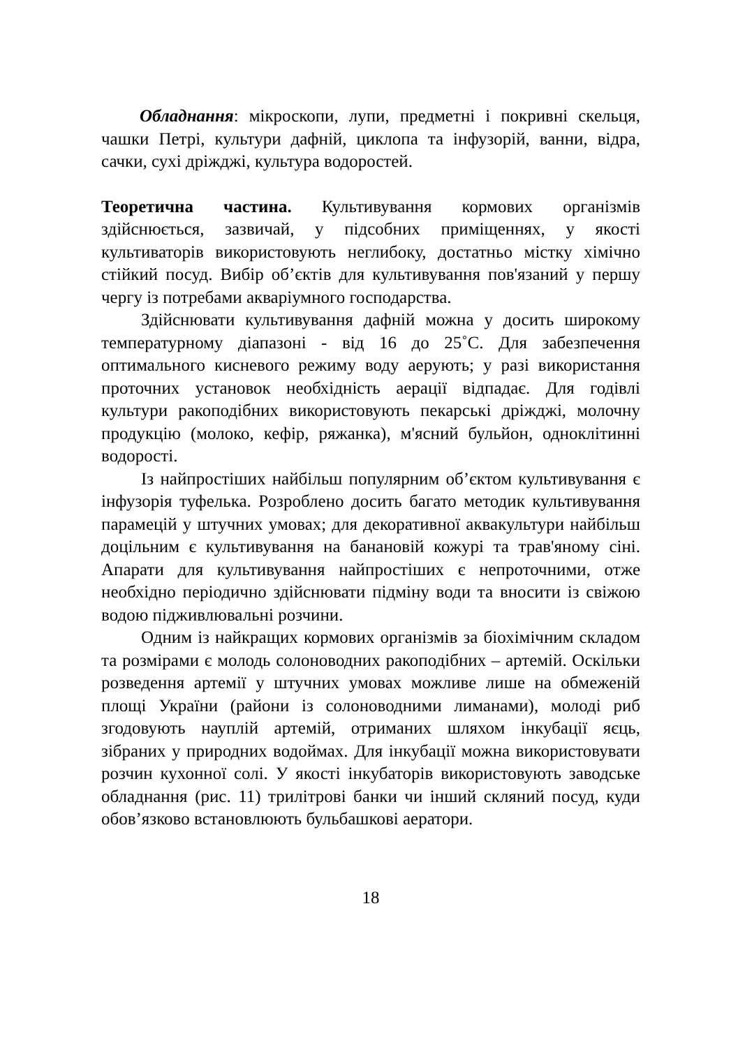Обладнання: мікроскопи, лупи, предметні і покривні скельця, чашки Петрі, культури дафній, циклопа та інфузорій, ванни, відра, сачки, сухі дріжджі, культура водоростей.
Теоретична частина. Культивування кормових організмів здійснюється, зазвичай, у підсобних приміщеннях, у якості культиваторів використовують неглибоку, достатньо містку хімічно стійкий посуд. Вибір об’єктів для культивування пов'язаний у першу чергу із потребами акваріумного господарства.
Здійснювати культивування дафній можна у досить широкому температурному діапазоні - від 16 до 25˚С. Для забезпечення оптимального кисневого режиму воду аерують; у разі використання проточних установок необхідність аерації відпадає. Для годівлі культури ракоподібних використовують пекарські дріжджі, молочну продукцію (молоко, кефір, ряжанка), м'ясний бульйон, одноклітинні водорості.
Із найпростіших найбільш популярним об’єктом культивування є інфузорія туфелька. Розроблено досить багато методик культивування парамецій у штучних умовах; для декоративної аквакультури найбільш доцільним є культивування на банановій кожурі та трав'яному сіні. Апарати для культивування найпростіших є непроточними, отже необхідно періодично здійснювати підміну води та вносити із свіжою водою підживлювальні розчини.
Одним із найкращих кормових організмів за біохімічним складом та розмірами є молодь солоноводних ракоподібних – артемій. Оскільки розведення артемії у штучних умовах можливе лише на обмеженій площі України (райони із солоноводними лиманами), молоді риб згодовують науплій артемій, отриманих шляхом інкубації яєць, зібраних у природних водоймах. Для інкубації можна використовувати розчин кухонної солі. У якості інкубаторів використовують заводське обладнання (рис. 11) трилітрові банки чи інший скляний посуд, куди обов’язково встановлюють бульбашкові аератори.
18